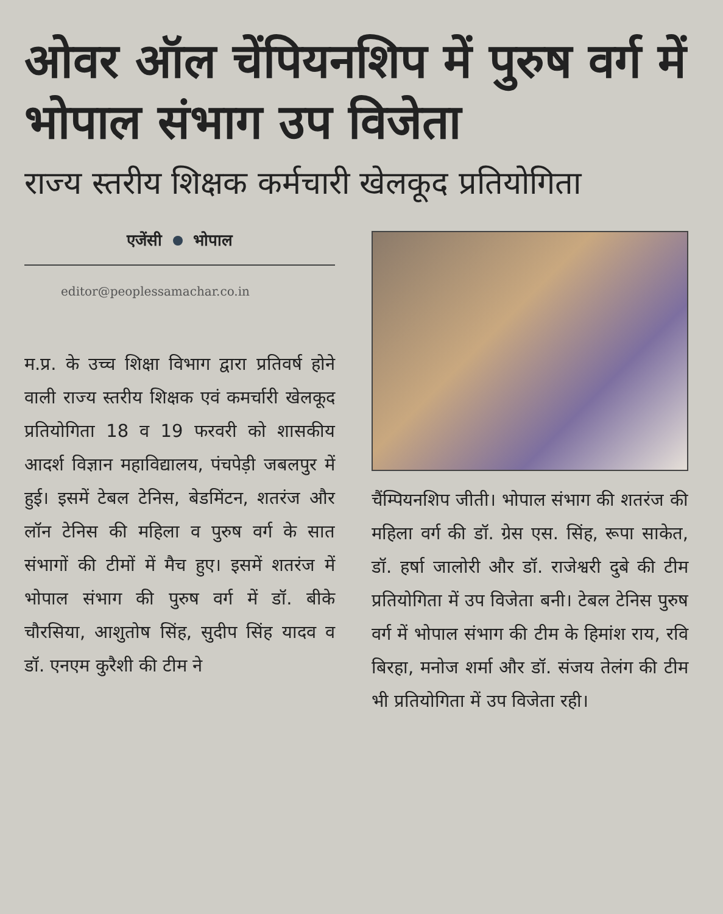ओवर ऑल चेंपियनशिप में पुरुष वर्ग में भोपाल संभाग उप विजेता
राज्य स्तरीय शिक्षक कर्मचारी खेलकूद प्रतियोगिता
एजेंसी भोपाल
editor@peoplessamachar.co.in
म.प्र. के उच्च शिक्षा विभाग द्वारा प्रतिवर्ष होने वाली राज्य स्तरीय शिक्षक एवं कमर्चारी खेलकूद प्रतियोगिता 18 व 19 फरवरी को शासकीय आदर्श विज्ञान महाविद्यालय, पंचपेड़ी जबलपुर में हुई। इसमें टेबल टेनिस, बेडमिंटन, शतरंज और लॉन टेनिस की महिला व पुरुष वर्ग के सात संभागों की टीमों में मैच हुए। इसमें शतरंज में भोपाल संभाग की पुरुष वर्ग में डॉ. बीके चौरसिया, आशुतोष सिंह, सुदीप सिंह यादव व डॉ. एनएम कुरैशी की टीम ने
चैंम्पियनशिप जीती। भोपाल संभाग की शतरंज की महिला वर्ग की डॉ. ग्रेस एस. सिंह, रूपा साकेत, डॉ. हर्षा जालोरी और डॉ. राजेश्वरी दुबे की टीम प्रतियोगिता में उप विजेता बनी। टेबल टेनिस पुरुष वर्ग में भोपाल संभाग की टीम के हिमांश राय, रवि बिरहा, मनोज शर्मा और डॉ. संजय तेलंग की टीम भी प्रतियोगिता में उप विजेता रही।